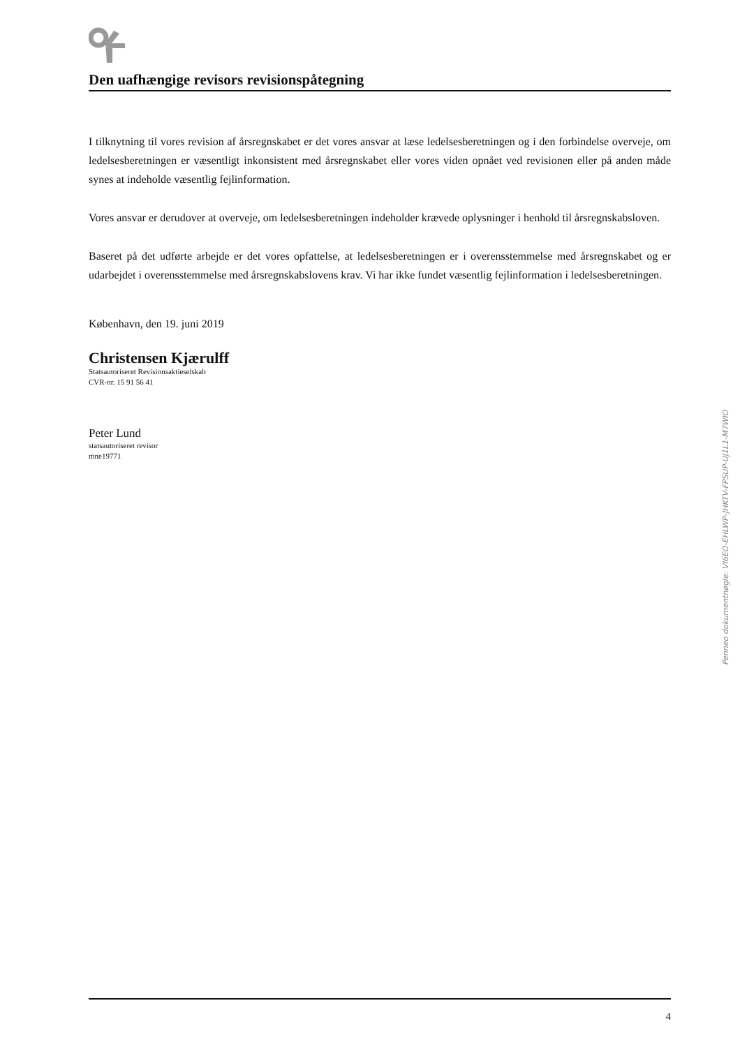Den uafhængige revisors revisionspåtegning
I tilknytning til vores revision af årsregnskabet er det vores ansvar at læse ledelsesberetningen og i den forbindelse overveje, om ledelsesberetningen er væsentligt inkonsistent med årsregnskabet eller vores viden opnået ved revisionen eller på anden måde synes at indeholde væsentlig fejlinformation.
Vores ansvar er derudover at overveje, om ledelsesberetningen indeholder krævede oplysninger i henhold til årsregnskabsloven.
Baseret på det udførte arbejde er det vores opfattelse, at ledelsesberetningen er i overensstemmelse med årsregnskabet og er udarbejdet i overensstemmelse med årsregnskabslovens krav. Vi har ikke fundet væsentlig fejlinformation i ledelsesberetningen.
København, den 19. juni 2019
Christensen Kjærulff
Statsautoriseret Revisionsaktieselskab
CVR-nr. 15 91 56 41
Peter Lund
statsautoriseret revisor
mne19771
4
Penneo dokumentnøgle: VI6EO-EHLWP-JHKTV-FPSUP-UJ1L1-M7WIO